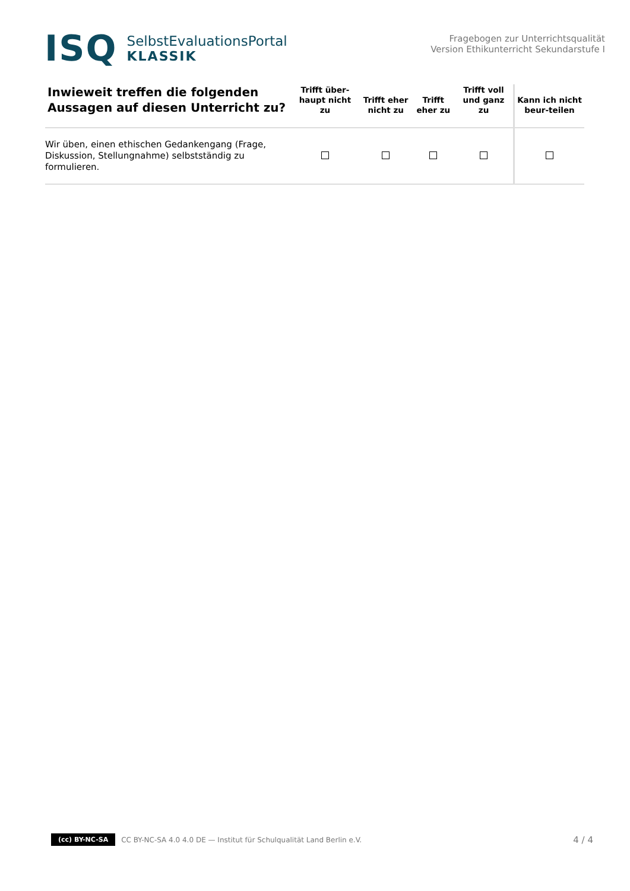ISQ
SelbstEvaluationsPortal
KLASSIK
Fragebogen zur Unterrichtsqualität
Version Ethikunterricht Sekundarstufe I
| Inwieweit treffen die folgenden Aussagen auf diesen Unterricht zu? | Trifft über-haupt nicht zu | Trifft eher nicht zu | Trifft eher zu | Trifft voll und ganz zu | Kann ich nicht beur-teilen |
| --- | --- | --- | --- | --- | --- |
| Wir üben, einen ethischen Gedankengang (Frage, Diskussion, Stellungnahme) selbstständig zu formulieren. | | | | | |
(cc) BY-NC-SA CC BY-NC-SA 4.0 4.0 DE — Institut für Schulqualität Land Berlin e.V. 4 / 4